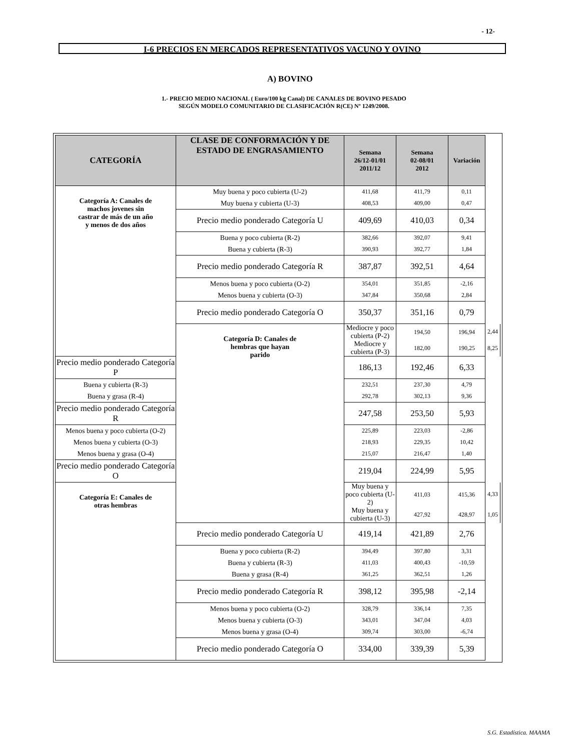- 12-
I-6 PRECIOS EN MERCADOS REPRESENTATIVOS VACUNO Y OVINO
A) BOVINO
1.- PRECIO MEDIO NACIONAL ( Euro/100 kg Canal) DE CANALES DE BOVINO PESADO
SEGÚN MODELO COMUNITARIO DE CLASIFICACIÓN R(CE) Nº 1249/2008.
| CATEGORÍA | CLASE DE CONFORMACIÓN Y DE ESTADO DE ENGRASAMIENTO | Semana 26/12-01/01 2011/12 | Semana 02-08/01 2012 | Variación | |
| --- | --- | --- | --- | --- | --- |
| Categoría A: Canales de machos jovenes sin castrar de más de un año y menos de dos años | Muy buena y poco cubierta (U-2) | 411,68 | 411,79 | 0,11 | |
| | Muy buena y cubierta (U-3) | 408,53 | 409,00 | 0,47 | |
| | Precio medio ponderado Categoría U | 409,69 | 410,03 | 0,34 | |
| | Buena y poco cubierta (R-2) | 382,66 | 392,07 | 9,41 | |
| | Buena y cubierta (R-3) | 390,93 | 392,77 | 1,84 | |
| | Precio medio ponderado Categoría R | 387,87 | 392,51 | 4,64 | |
| | Menos buena y poco cubierta (O-2) | 354,01 | 351,85 | -2,16 | |
| | Menos buena y cubierta (O-3) | 347,84 | 350,68 | 2,84 | |
| | Precio medio ponderado Categoría O | 350,37 | 351,16 | 0,79 | |
| | Categoría D: Canales de hembras que hayan parido | Mediocre y poco cubierta (P-2) | 194,50 | 196,94 | 2,44 |
| | | Mediocre y cubierta (P-3) | 182,00 | 190,25 | 8,25 |
| Precio medio ponderado Categoría P | | 186,13 | 192,46 | 6,33 | |
| Buena y cubierta (R-3) | | 232,51 | 237,30 | 4,79 | |
| Buena y grasa (R-4) | | 292,78 | 302,13 | 9,36 | |
| Precio medio ponderado Categoría R | | 247,58 | 253,50 | 5,93 | |
| Menos buena y poco cubierta (O-2) | | 225,89 | 223,03 | -2,86 | |
| Menos buena y cubierta (O-3) | | 218,93 | 229,35 | 10,42 | |
| Menos buena y grasa (O-4) | | 215,07 | 216,47 | 1,40 | |
| Precio medio ponderado Categoría O | | 219,04 | 224,99 | 5,95 | |
| Categoría E: Canales de otras hembras | | Muy buena y poco cubierta (U-2) | 411,03 | 415,36 | 4,33 |
| | | Muy buena y cubierta (U-3) | 427,92 | 428,97 | 1,05 |
| | Precio medio ponderado Categoría U | 419,14 | 421,89 | 2,76 | |
| | Buena y poco cubierta (R-2) | 394,49 | 397,80 | 3,31 | |
| | Buena y cubierta (R-3) | 411,03 | 400,43 | -10,59 | |
| | Buena y grasa (R-4) | 361,25 | 362,51 | 1,26 | |
| | Precio medio ponderado Categoría R | 398,12 | 395,98 | -2,14 | |
| | Menos buena y poco cubierta (O-2) | 328,79 | 336,14 | 7,35 | |
| | Menos buena y cubierta (O-3) | 343,01 | 347,04 | 4,03 | |
| | Menos buena y grasa (O-4) | 309,74 | 303,00 | -6,74 | |
| | Precio medio ponderado Categoría O | 334,00 | 339,39 | 5,39 | |
S.G. Estadística. MAAMA